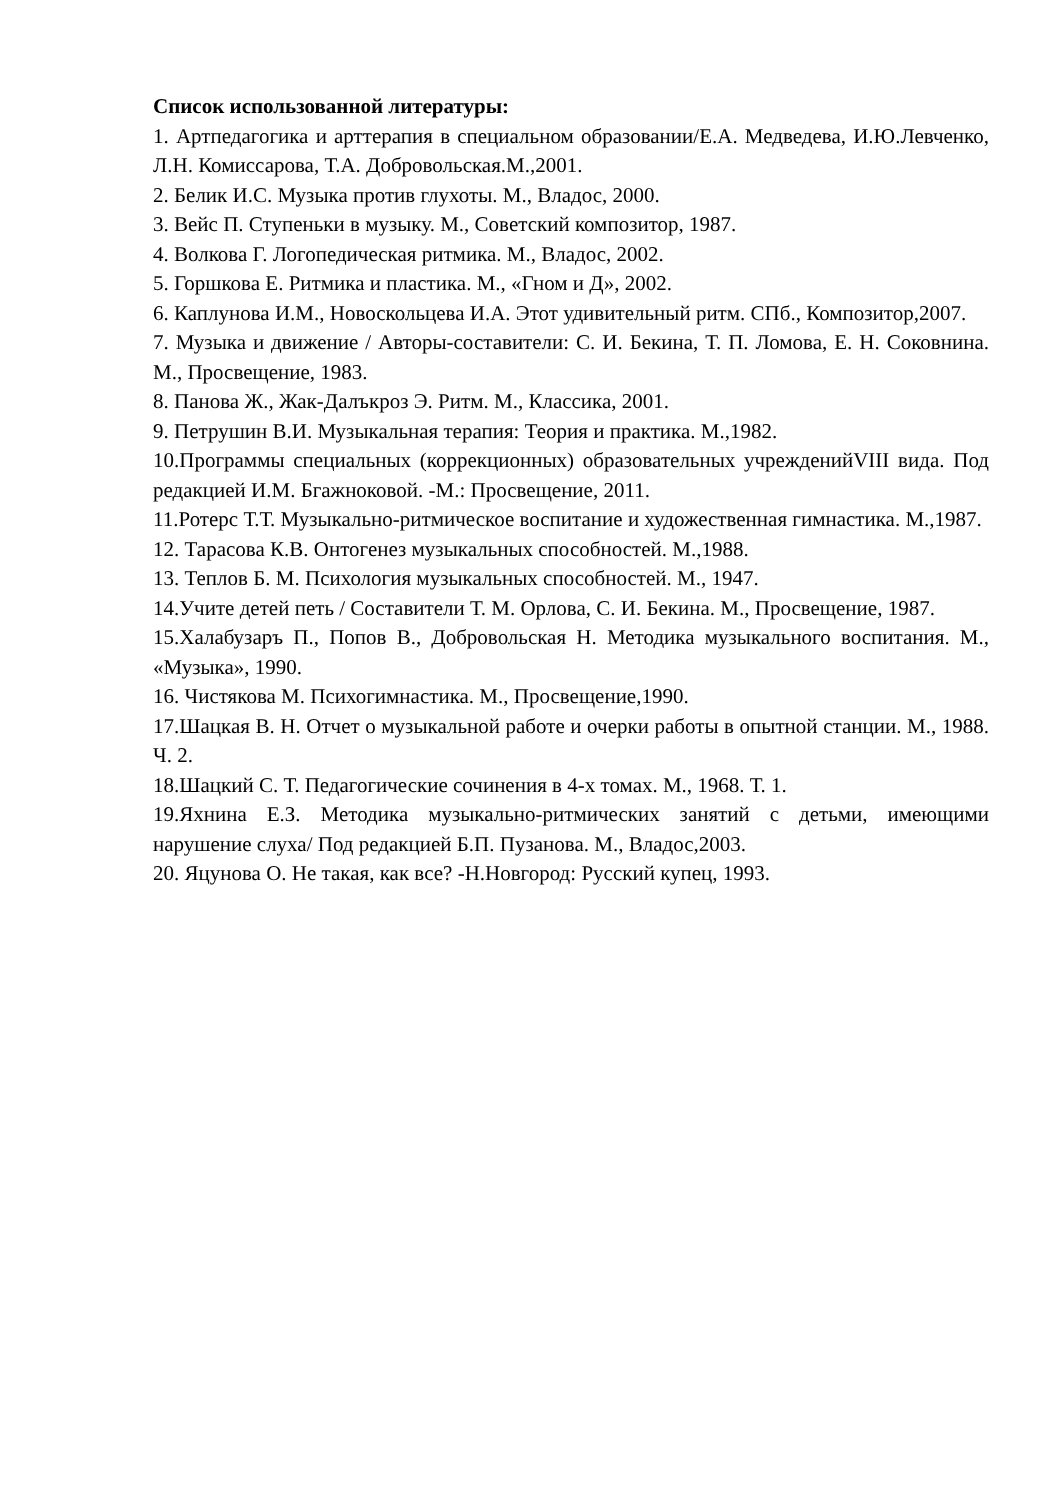Список использованной литературы:
1. Артпедагогика и арттерапия в специальном образовании/Е.А. Медведева, И.Ю.Левченко, Л.Н. Комиссарова, Т.А. Добровольская.М.,2001.
2. Белик И.С. Музыка против глухоты. М., Владос, 2000.
3. Вейс П. Ступеньки в музыку. М., Советский композитор, 1987.
4. Волкова Г. Логопедическая ритмика. М., Владос, 2002.
5. Горшкова Е. Ритмика и пластика. М., «Гном и Д», 2002.
6. Каплунова И.М., Новоскольцева И.А. Этот удивительный ритм. СПб., Композитор,2007.
7. Музыка и движение / Авторы-составители: С. И. Бекина, Т. П. Ломова, Е. Н. Соковнина. М., Просвещение, 1983.
8. Панова Ж., Жак-Далъкроз Э. Ритм. М., Классика, 2001.
9. Петрушин В.И. Музыкальная терапия: Теория и практика. М.,1982.
10.Программы специальных (коррекционных) образовательных учрежденийVIII вида. Под редакцией И.М. Бгажноковой. -М.: Просвещение, 2011.
11.Ротерс Т.Т. Музыкально-ритмическое воспитание и художественная гимнастика. М.,1987.
12. Тарасова К.В. Онтогенез музыкальных способностей. М.,1988.
13. Теплов Б. М. Психология музыкальных способностей. М., 1947.
14.Учите детей петь / Составители Т. М. Орлова, С. И. Бекина. М., Просвещение, 1987.
15.Халабузаръ П., Попов В., Добровольская Н. Методика музыкального воспитания. М., «Музыка», 1990.
16. Чистякова М. Психогимнастика. М., Просвещение,1990.
17.Шацкая В. Н. Отчет о музыкальной работе и очерки работы в опытной станции. М., 1988. Ч. 2.
18.Шацкий С. Т. Педагогические сочинения в 4-х томах. М., 1968. Т. 1.
19.Яхнина Е.З. Методика музыкально-ритмических занятий с детьми, имеющими нарушение слуха/ Под редакцией Б.П. Пузанова. М., Владос,2003.
20. Яцунова О. Не такая, как все? -Н.Новгород: Русский купец, 1993.